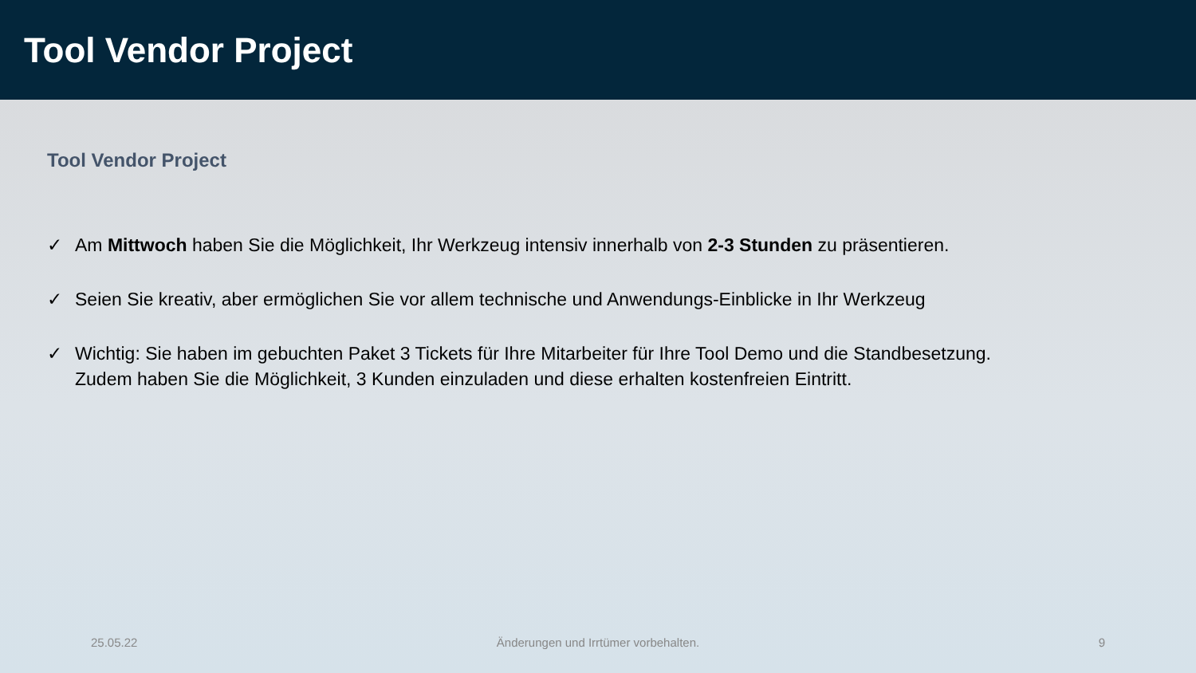Tool Vendor Project
Tool Vendor Project
✓ Am Mittwoch haben Sie die Möglichkeit, Ihr Werkzeug intensiv innerhalb von 2-3 Stunden zu präsentieren.
✓ Seien Sie kreativ, aber ermöglichen Sie vor allem technische und Anwendungs-Einblicke in Ihr Werkzeug
✓ Wichtig: Sie haben im gebuchten Paket 3 Tickets für Ihre Mitarbeiter für Ihre Tool Demo und die Standbesetzung.
Zudem haben Sie die Möglichkeit, 3 Kunden einzuladen und diese erhalten kostenfreien Eintritt.
25.05.22 Änderungen und Irrtümer vorbehalten.
9